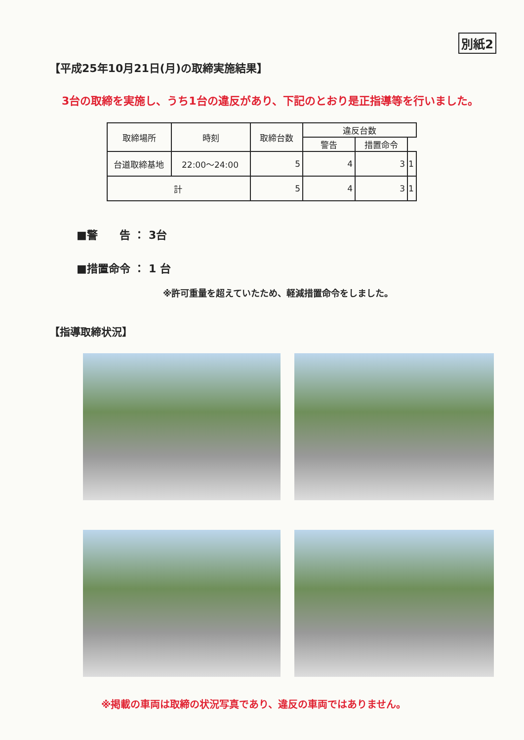別紙2
【平成25年10月21日(月)の取締実施結果】
3台の取締を実施し、うち1台の違反があり、下記のとおり是正指導等を行いました。
| 取締場所 | 時刻 | 取締台数 | 違反台数 | | |
| --- | --- | --- | --- | --- | --- |
| | | | 警告 | 措置命令 | |
| 台道取締基地 | 22:00～24:00 | 5 | 4 | 3 | 1 |
| 計 | | 5 | 4 | 3 | 1 |
■警　　告 ： 3台
■措置命令 ： 1 台
※許可重量を超えていたため、軽減措置命令をしました。
【指導取締状況】
※掲載の車両は取締の状況写真であり、違反の車両ではありません。